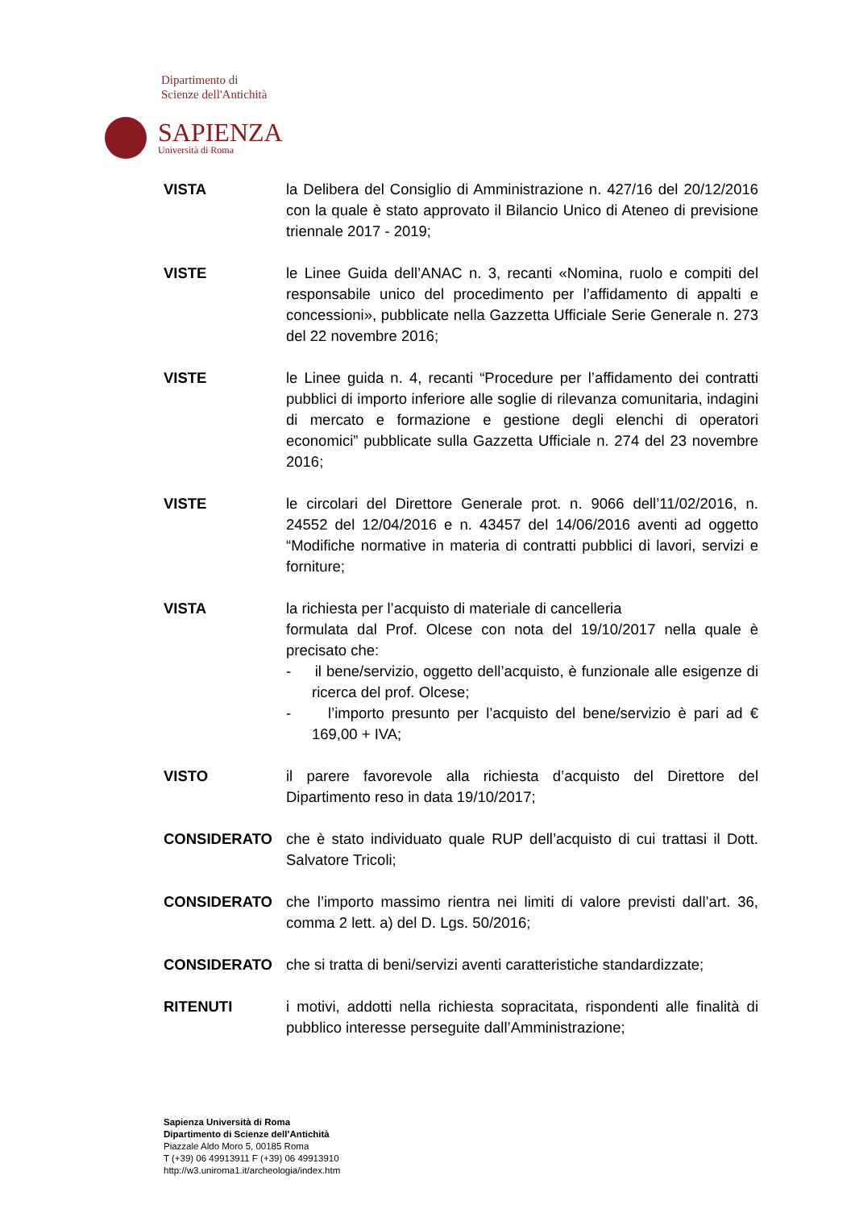Dipartimento di
Scienze dell'Antichità
SAPIENZA
Università di Roma
VISTA la Delibera del Consiglio di Amministrazione n. 427/16 del 20/12/2016 con la quale è stato approvato il Bilancio Unico di Ateneo di previsione triennale 2017 - 2019;
VISTE le Linee Guida dell’ANAC n. 3, recanti «Nomina, ruolo e compiti del responsabile unico del procedimento per l’affidamento di appalti e concessioni», pubblicate nella Gazzetta Ufficiale Serie Generale n. 273 del 22 novembre 2016;
VISTE le Linee guida n. 4, recanti “Procedure per l’affidamento dei contratti pubblici di importo inferiore alle soglie di rilevanza comunitaria, indagini di mercato e formazione e gestione degli elenchi di operatori economici” pubblicate sulla Gazzetta Ufficiale n. 274 del 23 novembre 2016;
VISTE le circolari del Direttore Generale prot. n. 9066 dell’11/02/2016, n. 24552 del 12/04/2016 e n. 43457 del 14/06/2016 aventi ad oggetto “Modifiche normative in materia di contratti pubblici di lavori, servizi e forniture;
VISTA la richiesta per l’acquisto di materiale di cancelleria
formulata dal Prof. Olcese con nota del 19/10/2017 nella quale è precisato che:
- il bene/servizio, oggetto dell’acquisto, è funzionale alle esigenze di ricerca del prof. Olcese;
- l’importo presunto per l’acquisto del bene/servizio è pari ad € 169,00 + IVA;
VISTO il parere favorevole alla richiesta d’acquisto del Direttore del Dipartimento reso in data 19/10/2017;
CONSIDERATO che è stato individuato quale RUP dell’acquisto di cui trattasi il Dott. Salvatore Tricoli;
CONSIDERATO che l’importo massimo rientra nei limiti di valore previsti dall’art. 36, comma 2 lett. a) del D. Lgs. 50/2016;
CONSIDERATO che si tratta di beni/servizi aventi caratteristiche standardizzate;
RITENUTI i motivi, addotti nella richiesta sopracitata, rispondenti alle finalità di pubblico interesse perseguite dall’Amministrazione;
Sapienza Università di Roma
Dipartimento di Scienze dell’Antichità
Piazzale Aldo Moro 5, 00185 Roma
T (+39) 06 49913911 F (+39) 06 49913910
http://w3.uniroma1.it/archeologia/index.htm